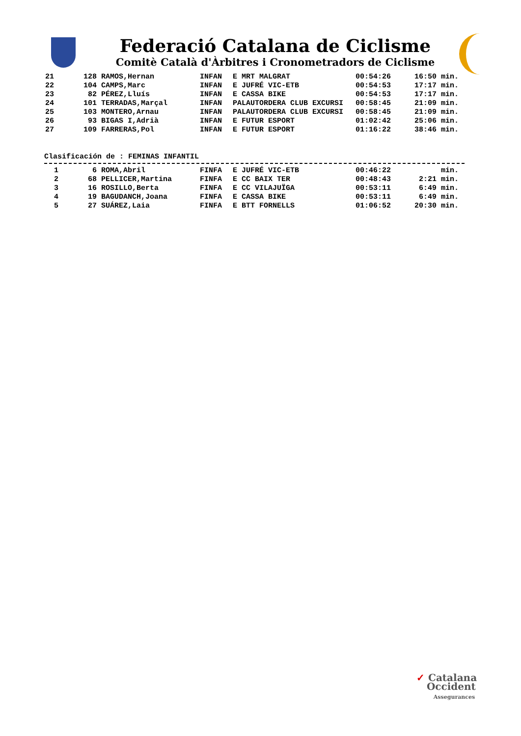Federació Catalana de Ciclisme
Comitè Català d'Àrbitres i Cronometradors de Ciclisme
| 21 | 128 | RAMOS,Hernan | INFAN | E MRT MALGRAT | 00:54:26 | 16:50 min. |
| 22 | 104 | CAMPS,Marc | INFAN | E JUFRÉ VIC-ETB | 00:54:53 | 17:17 min. |
| 23 | 82 | PÉREZ,Lluís | INFAN | E CASSA BIKE | 00:54:53 | 17:17 min. |
| 24 | 101 | TERRADAS,Marçal | INFAN | PALAUTORDERA CLUB EXCURSI | 00:58:45 | 21:09 min. |
| 25 | 103 | MONTERO,Arnau | INFAN | PALAUTORDERA CLUB EXCURSI | 00:58:45 | 21:09 min. |
| 26 | 93 | BIGAS I,Adrià | INFAN | E FUTUR ESPORT | 01:02:42 | 25:06 min. |
| 27 | 109 | FARRERAS,Pol | INFAN | E FUTUR ESPORT | 01:16:22 | 38:46 min. |
Clasificación de : FEMINAS INFANTIL
| 1 | 6 | ROMA,Abril | FINFA | E JUFRÉ VIC-ETB | 00:46:22 | min. |
| 2 | 68 | PELLICER,Martina | FINFA | E CC BAIX TER | 00:48:43 | 2:21 min. |
| 3 | 16 | ROSILLO,Berta | FINFA | E CC VILAJUÏGA | 00:53:11 | 6:49 min. |
| 4 | 19 | BAGUDANCH,Joana | FINFA | E CASSA BIKE | 00:53:11 | 6:49 min. |
| 5 | 27 | SUÁREZ,Laia | FINFA | E BTT FORNELLS | 01:06:52 | 20:30 min. |
✓ Catalana
Occident
Assegurances